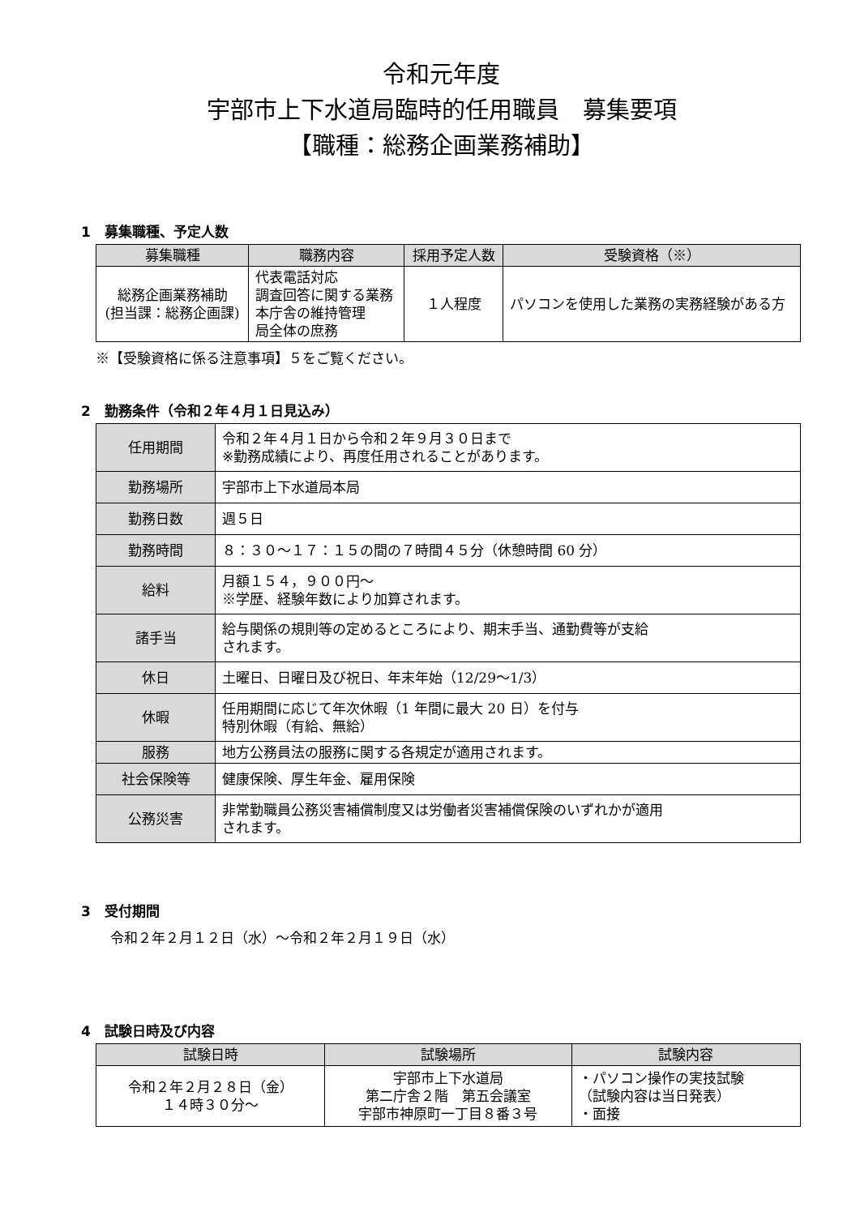令和元年度
宇部市上下水道局臨時的任用職員　募集要項
【職種：総務企画業務補助】
1　募集職種、予定人数
| 募集職種 | 職務内容 | 採用予定人数 | 受験資格（※） |
| --- | --- | --- | --- |
| 総務企画業務補助 (担当課：総務企画課) | 代表電話対応 調査回答に関する業務 本庁舎の維持管理 局全体の庶務 | １人程度 | パソコンを使用した業務の実務経験がある方 |
※【受験資格に係る注意事項】５をご覧ください。
2　勤務条件（令和２年４月１日見込み）
| 任用期間 | 令和２年４月１日から令和２年９月３０日まで ※勤務成績により、再度任用されることがあります。 |
| 勤務場所 | 宇部市上下水道局本局 |
| 勤務日数 | 週５日 |
| 勤務時間 | ８：３０～１７：１５の間の７時間４５分（休憩時間 60 分） |
| 給料 | 月額１５４，９００円～ ※学歴、経験年数により加算されます。 |
| 諸手当 | 給与関係の規則等の定めるところにより、期末手当、通勤費等が支給 されます。 |
| 休日 | 土曜日、日曜日及び祝日、年末年始（12/29～1/3） |
| 休暇 | 任用期間に応じて年次休暇（1 年間に最大 20 日）を付与 特別休暇（有給、無給） |
| 服務 | 地方公務員法の服務に関する各規定が適用されます。 |
| 社会保険等 | 健康保険、厚生年金、雇用保険 |
| 公務災害 | 非常勤職員公務災害補償制度又は労働者災害補償保険のいずれかが適用 されます。 |
3　受付期間
令和２年２月１２日（水）～令和２年２月１９日（水）
4　試験日時及び内容
| 試験日時 | 試験場所 | 試験内容 |
| --- | --- | --- |
| 令和２年２月２８日（金） １４時３０分～ | 宇部市上下水道局 第二庁舎２階 第五会議室 宇部市神原町一丁目８番３号 | ・パソコン操作の実技試験 （試験内容は当日発表） ・面接 |